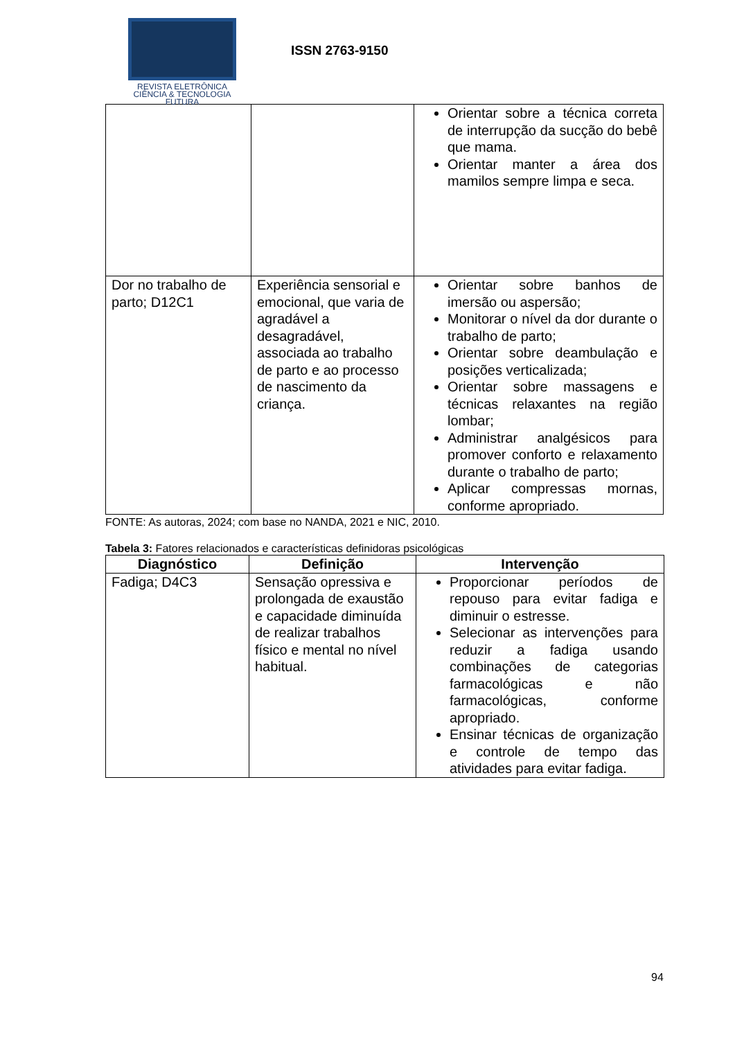REVISTA ELETRÔNICA
CIÊNCIA & TECNOLOGIA
FUTURA
ISSN 2763-9150
| | | Orientar sobre a técnica correta de interrupção da sucção do bebê que mama. Orientar manter a área dos mamilos sempre limpa e seca. |
| Dor no trabalho de parto; D12C1 | Experiência sensorial e emocional, que varia de agradável a desagradável, associada ao trabalho de parto e ao processo de nascimento da criança. | Orientar sobre banhos de imersão ou aspersão; Monitorar o nível da dor durante o trabalho de parto; Orientar sobre deambulação e posições verticalizada; Orientar sobre massagens e técnicas relaxantes na região lombar; Administrar analgésicos para promover conforto e relaxamento durante o trabalho de parto; Aplicar compressas mornas, conforme apropriado. |
FONTE: As autoras, 2024; com base no NANDA, 2021 e NIC, 2010.
Tabela 3: Fatores relacionados e características definidoras psicológicas
| Diagnóstico | Definição | Intervenção |
| --- | --- | --- |
| Fadiga; D4C3 | Sensação opressiva e prolongada de exaustão e capacidade diminuída de realizar trabalhos físico e mental no nível habitual. | Proporcionar períodos de repouso para evitar fadiga e diminuir o estresse. Selecionar as intervenções para reduzir a fadiga usando combinações de categorias farmacológicas e não farmacológicas, conforme apropriado. Ensinar técnicas de organização e controle de tempo das atividades para evitar fadiga. |
94